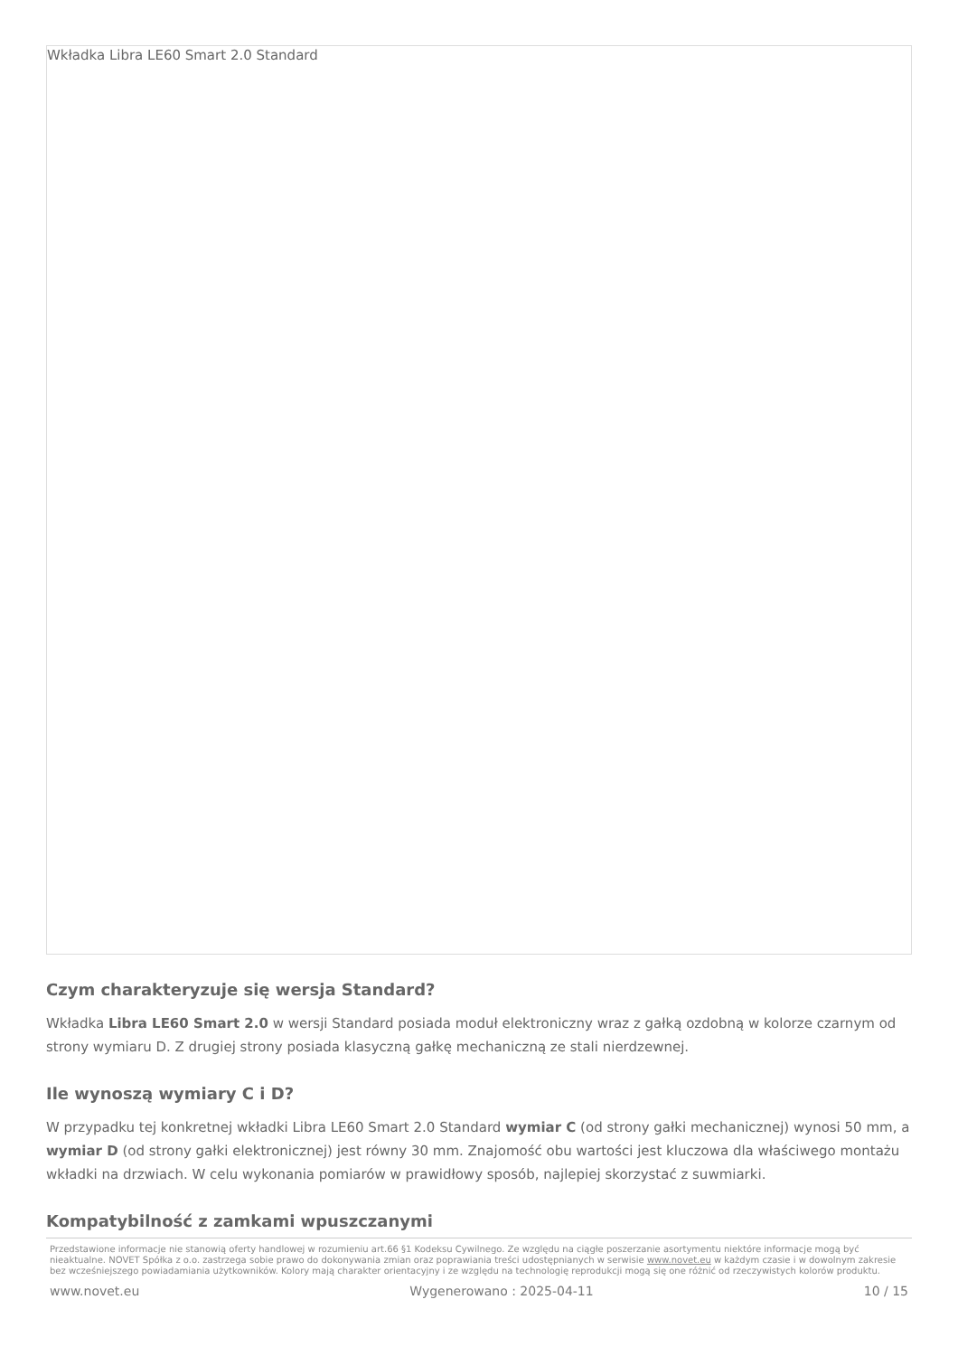Wkładka Libra LE60 Smart 2.0 Standard
Czym charakteryzuje się wersja Standard?
Wkładka Libra LE60 Smart 2.0 w wersji Standard posiada moduł elektroniczny wraz z gałką ozdobną w kolorze czarnym od strony wymiaru D. Z drugiej strony posiada klasyczną gałkę mechaniczną ze stali nierdzewnej.
Ile wynoszą wymiary C i D?
W przypadku tej konkretnej wkładki Libra LE60 Smart 2.0 Standard wymiar C (od strony gałki mechanicznej) wynosi 50 mm, a wymiar D (od strony gałki elektronicznej) jest równy 30 mm. Znajomość obu wartości jest kluczowa dla właściwego montażu wkładki na drzwiach. W celu wykonania pomiarów w prawidłowy sposób, najlepiej skorzystać z suwmiarki.
Kompatybilność z zamkami wpuszczanymi
Przedstawione informacje nie stanowią oferty handlowej w rozumieniu art.66 §1 Kodeksu Cywilnego. Ze względu na ciągłe poszerzanie asortymentu niektóre informacje mogą być nieaktualne. NOVET Spółka z o.o. zastrzega sobie prawo do dokonywania zmian oraz poprawiania treści udostępnianych w serwisie www.novet.eu w każdym czasie i w dowolnym zakresie bez wcześniejszego powiadamiania użytkowników. Kolory mają charakter orientacyjny i ze względu na technologię reprodukcji mogą się one różnić od rzeczywistych kolorów produktu.
www.novet.eu Wygenerowano : 2025-04-11 10 / 15